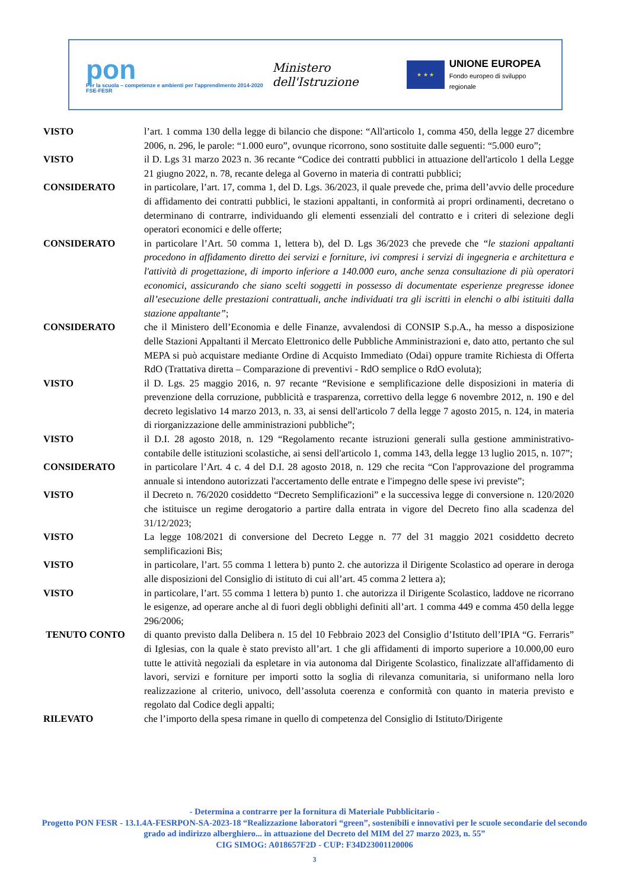pon
Per la scuola – competenze e ambienti per l'apprendimento 2014-2020 FSE-FESR
Ministero dell'Istruzione
★ ★ ★
UNIONE EUROPEA
Fondo europeo di sviluppo regionale
VISTO l’art. 1 comma 130 della legge di bilancio che dispone: “All'articolo 1, comma 450, della legge 27 dicembre 2006, n. 296, le parole: “1.000 euro”, ovunque ricorrono, sono sostituite dalle seguenti: “5.000 euro”;
VISTO il D. Lgs 31 marzo 2023 n. 36 recante “Codice dei contratti pubblici in attuazione dell'articolo 1 della Legge 21 giugno 2022, n. 78, recante delega al Governo in materia di contratti pubblici;
CONSIDERATO in particolare, l’art. 17, comma 1, del D. Lgs. 36/2023, il quale prevede che, prima dell’avvio delle procedure di affidamento dei contratti pubblici, le stazioni appaltanti, in conformità ai propri ordinamenti, decretano o determinano di contrarre, individuando gli elementi essenziali del contratto e i criteri di selezione degli operatori economici e delle offerte;
CONSIDERATO in particolare l’Art. 50 comma 1, lettera b), del D. Lgs 36/2023 che prevede che “le stazioni appaltanti procedono in affidamento diretto dei servizi e forniture, ivi compresi i servizi di ingegneria e architettura e l'attività di progettazione, di importo inferiore a 140.000 euro, anche senza consultazione di più operatori economici, assicurando che siano scelti soggetti in possesso di documentate esperienze pregresse idonee all’esecuzione delle prestazioni contrattuali, anche individuati tra gli iscritti in elenchi o albi istituiti dalla stazione appaltante”;
CONSIDERATO che il Ministero dell’Economia e delle Finanze, avvalendosi di CONSIP S.p.A., ha messo a disposizione delle Stazioni Appaltanti il Mercato Elettronico delle Pubbliche Amministrazioni e, dato atto, pertanto che sul MEPA si può acquistare mediante Ordine di Acquisto Immediato (Odai) oppure tramite Richiesta di Offerta RdO (Trattativa diretta – Comparazione di preventivi - RdO semplice o RdO evoluta);
VISTO il D. Lgs. 25 maggio 2016, n. 97 recante “Revisione e semplificazione delle disposizioni in materia di prevenzione della corruzione, pubblicità e trasparenza, correttivo della legge 6 novembre 2012, n. 190 e del decreto legislativo 14 marzo 2013, n. 33, ai sensi dell'articolo 7 della legge 7 agosto 2015, n. 124, in materia di riorganizzazione delle amministrazioni pubbliche”;
VISTO il D.I. 28 agosto 2018, n. 129 “Regolamento recante istruzioni generali sulla gestione amministrativo-contabile delle istituzioni scolastiche, ai sensi dell'articolo 1, comma 143, della legge 13 luglio 2015, n. 107”;
CONSIDERATO in particolare l’Art. 4 c. 4 del D.I. 28 agosto 2018, n. 129 che recita “Con l'approvazione del programma annuale si intendono autorizzati l'accertamento delle entrate e l'impegno delle spese ivi previste”;
VISTO il Decreto n. 76/2020 cosiddetto “Decreto Semplificazioni” e la successiva legge di conversione n. 120/2020 che istituisce un regime derogatorio a partire dalla entrata in vigore del Decreto fino alla scadenza del 31/12/2023;
VISTO La legge 108/2021 di conversione del Decreto Legge n. 77 del 31 maggio 2021 cosiddetto decreto semplificazioni Bis;
VISTO in particolare, l’art. 55 comma 1 lettera b) punto 2. che autorizza il Dirigente Scolastico ad operare in deroga alle disposizioni del Consiglio di istituto di cui all’art. 45 comma 2 lettera a);
VISTO in particolare, l’art. 55 comma 1 lettera b) punto 1. che autorizza il Dirigente Scolastico, laddove ne ricorrano le esigenze, ad operare anche al di fuori degli obblighi definiti all’art. 1 comma 449 e comma 450 della legge 296/2006;
TENUTO CONTO di quanto previsto dalla Delibera n. 15 del 10 Febbraio 2023 del Consiglio d’Istituto dell’IPIA “G. Ferraris” di Iglesias, con la quale è stato previsto all’art. 1 che gli affidamenti di importo superiore a 10.000,00 euro tutte le attività negoziali da espletare in via autonoma dal Dirigente Scolastico, finalizzate all'affidamento di lavori, servizi e forniture per importi sotto la soglia di rilevanza comunitaria, si uniformano nella loro realizzazione al criterio, univoco, dell’assoluta coerenza e conformità con quanto in materia previsto e regolato dal Codice degli appalti;
RILEVATO che l’importo della spesa rimane in quello di competenza del Consiglio di Istituto/Dirigente
- Determina a contrarre per la fornitura di Materiale Pubblicitario -
Progetto PON FESR - 13.1.4A-FESRPON-SA-2023-18 “Realizzazione laboratori “green”, sostenibili e innovativi per le scuole secondarie del secondo grado ad indirizzo alberghiero... in attuazione del Decreto del MIM del 27 marzo 2023, n. 55”
CIG SIMOG: A018657F2D - CUP: F34D23001120006
3